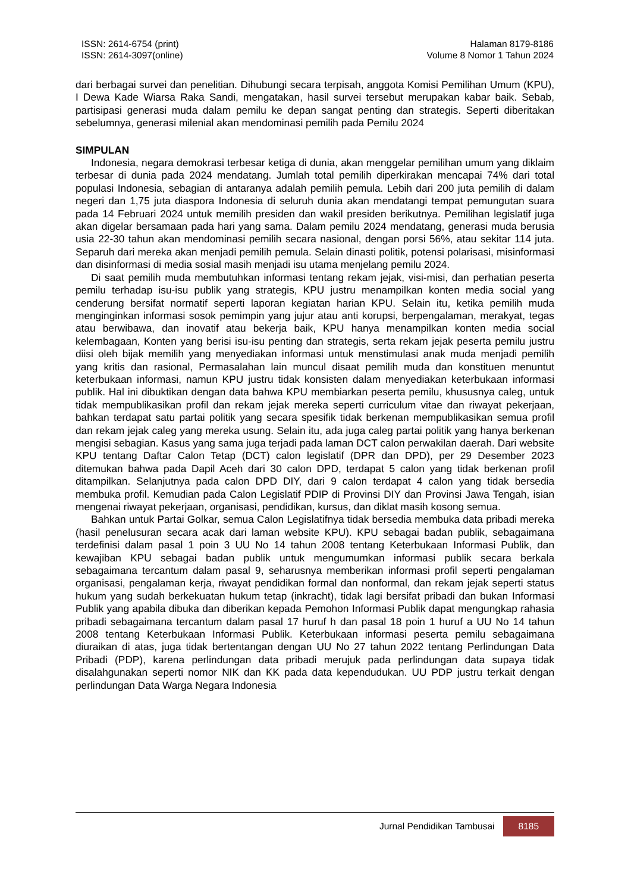ISSN: 2614-6754 (print)
ISSN: 2614-3097(online)
Halaman 8179-8186
Volume 8 Nomor 1 Tahun 2024
dari berbagai survei dan penelitian. Dihubungi secara terpisah, anggota Komisi Pemilihan Umum (KPU), I Dewa Kade Wiarsa Raka Sandi, mengatakan, hasil survei tersebut merupakan kabar baik. Sebab, partisipasi generasi muda dalam pemilu ke depan sangat penting dan strategis. Seperti diberitakan sebelumnya, generasi milenial akan mendominasi pemilih pada Pemilu 2024
SIMPULAN
Indonesia, negara demokrasi terbesar ketiga di dunia, akan menggelar pemilihan umum yang diklaim terbesar di dunia pada 2024 mendatang. Jumlah total pemilih diperkirakan mencapai 74% dari total populasi Indonesia, sebagian di antaranya adalah pemilih pemula. Lebih dari 200 juta pemilih di dalam negeri dan 1,75 juta diaspora Indonesia di seluruh dunia akan mendatangi tempat pemungutan suara pada 14 Februari 2024 untuk memilih presiden dan wakil presiden berikutnya. Pemilihan legislatif juga akan digelar bersamaan pada hari yang sama. Dalam pemilu 2024 mendatang, generasi muda berusia usia 22-30 tahun akan mendominasi pemilih secara nasional, dengan porsi 56%, atau sekitar 114 juta. Separuh dari mereka akan menjadi pemilih pemula. Selain dinasti politik, potensi polarisasi, misinformasi dan disinformasi di media sosial masih menjadi isu utama menjelang pemilu 2024.
Di saat pemilih muda membutuhkan informasi tentang rekam jejak, visi-misi, dan perhatian peserta pemilu terhadap isu-isu publik yang strategis, KPU justru menampilkan konten media social yang cenderung bersifat normatif seperti laporan kegiatan harian KPU. Selain itu, ketika pemilih muda menginginkan informasi sosok pemimpin yang jujur atau anti korupsi, berpengalaman, merakyat, tegas atau berwibawa, dan inovatif atau bekerja baik, KPU hanya menampilkan konten media social kelembagaan, Konten yang berisi isu-isu penting dan strategis, serta rekam jejak peserta pemilu justru diisi oleh bijak memilih yang menyediakan informasi untuk menstimulasi anak muda menjadi pemilih yang kritis dan rasional, Permasalahan lain muncul disaat pemilih muda dan konstituen menuntut keterbukaan informasi, namun KPU justru tidak konsisten dalam menyediakan keterbukaan informasi publik. Hal ini dibuktikan dengan data bahwa KPU membiarkan peserta pemilu, khususnya caleg, untuk tidak mempublikasikan profil dan rekam jejak mereka seperti curriculum vitae dan riwayat pekerjaan, bahkan terdapat satu partai politik yang secara spesifik tidak berkenan mempublikasikan semua profil dan rekam jejak caleg yang mereka usung. Selain itu, ada juga caleg partai politik yang hanya berkenan mengisi sebagian. Kasus yang sama juga terjadi pada laman DCT calon perwakilan daerah. Dari website KPU tentang Daftar Calon Tetap (DCT) calon legislatif (DPR dan DPD), per 29 Desember 2023 ditemukan bahwa pada Dapil Aceh dari 30 calon DPD, terdapat 5 calon yang tidak berkenan profil ditampilkan. Selanjutnya pada calon DPD DIY, dari 9 calon terdapat 4 calon yang tidak bersedia membuka profil. Kemudian pada Calon Legislatif PDIP di Provinsi DIY dan Provinsi Jawa Tengah, isian mengenai riwayat pekerjaan, organisasi, pendidikan, kursus, dan diklat masih kosong semua.
Bahkan untuk Partai Golkar, semua Calon Legislatifnya tidak bersedia membuka data pribadi mereka (hasil penelusuran secara acak dari laman website KPU). KPU sebagai badan publik, sebagaimana terdefinisi dalam pasal 1 poin 3 UU No 14 tahun 2008 tentang Keterbukaan Informasi Publik, dan kewajiban KPU sebagai badan publik untuk mengumumkan informasi publik secara berkala sebagaimana tercantum dalam pasal 9, seharusnya memberikan informasi profil seperti pengalaman organisasi, pengalaman kerja, riwayat pendidikan formal dan nonformal, dan rekam jejak seperti status hukum yang sudah berkekuatan hukum tetap (inkracht), tidak lagi bersifat pribadi dan bukan Informasi Publik yang apabila dibuka dan diberikan kepada Pemohon Informasi Publik dapat mengungkap rahasia pribadi sebagaimana tercantum dalam pasal 17 huruf h dan pasal 18 poin 1 huruf a UU No 14 tahun 2008 tentang Keterbukaan Informasi Publik. Keterbukaan informasi peserta pemilu sebagaimana diuraikan di atas, juga tidak bertentangan dengan UU No 27 tahun 2022 tentang Perlindungan Data Pribadi (PDP), karena perlindungan data pribadi merujuk pada perlindungan data supaya tidak disalahgunakan seperti nomor NIK dan KK pada data kependudukan. UU PDP justru terkait dengan perlindungan Data Warga Negara Indonesia
Jurnal Pendidikan Tambusai 8185